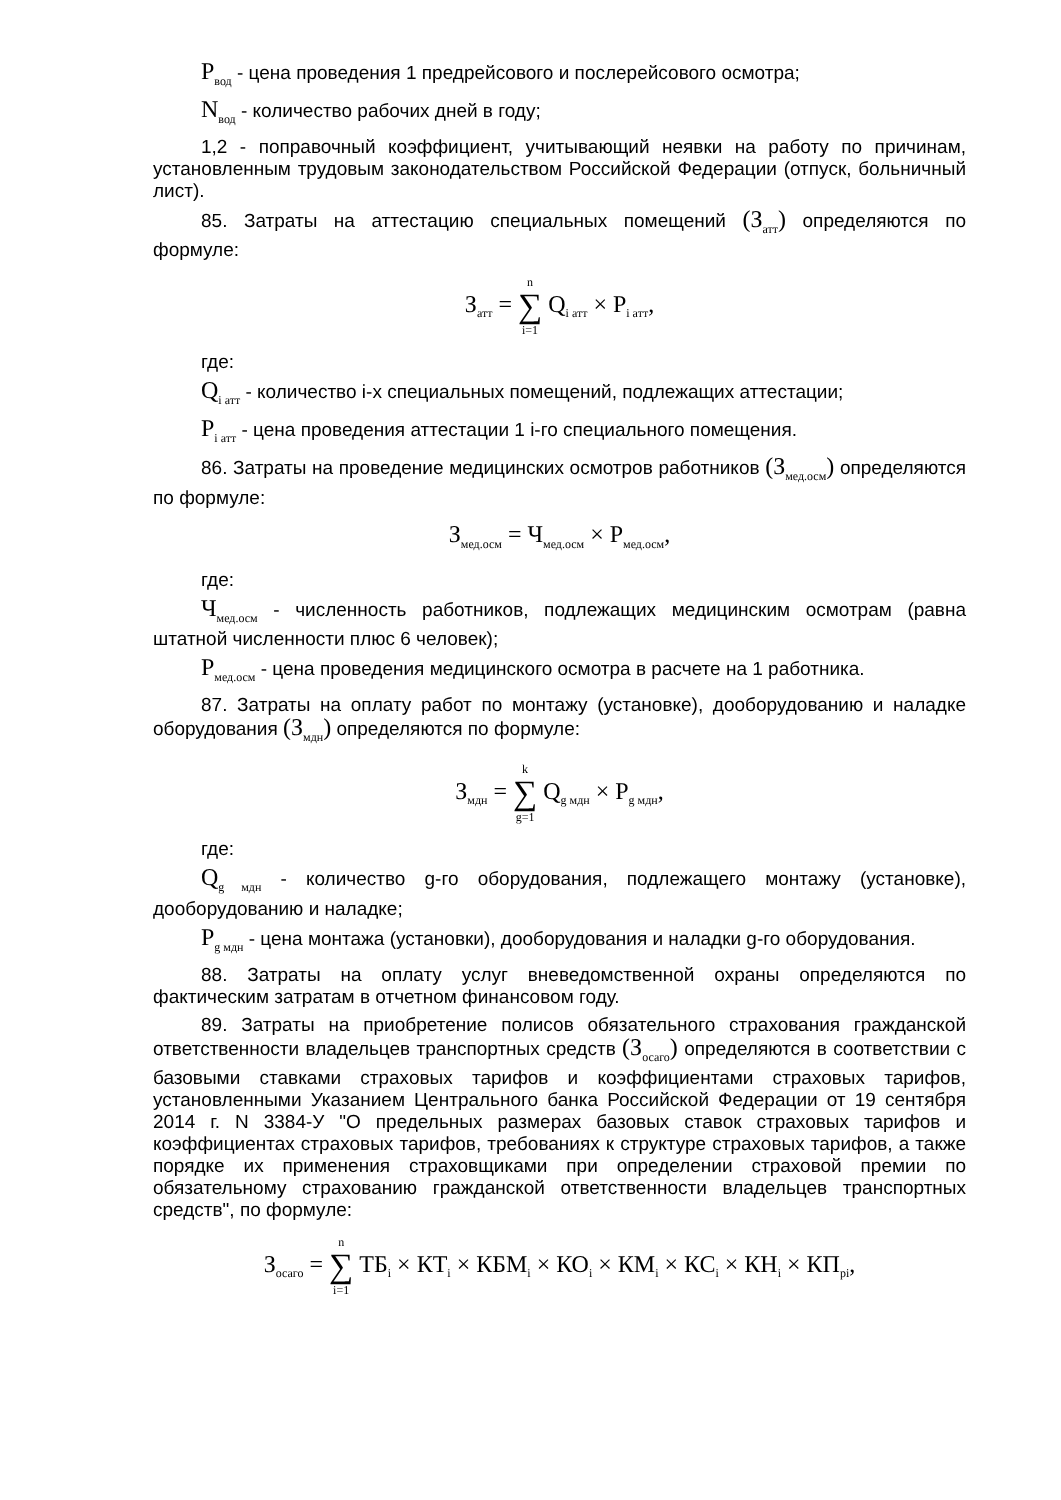P<sub>вод</sub> - цена проведения 1 предрейсового и послерейсового осмотра;
N<sub>вод</sub> - количество рабочих дней в году;
1,2 - поправочный коэффициент, учитывающий неявки на работу по причинам, установленным трудовым законодательством Российской Федерации (отпуск, больничный лист).
85. Затраты на аттестацию специальных помещений (З<sub>атт</sub>) определяются по формуле:
З<sub>атт</sub> = n ∑ i=1 Q<sub>i атт</sub> × P<sub>i атт</sub>,
где:
Q<sub>i атт</sub> - количество i-х специальных помещений, подлежащих аттестации;
P<sub>i атт</sub> - цена проведения аттестации 1 i-го специального помещения.
86. Затраты на проведение медицинских осмотров работников (З<sub>мед.осм</sub>) определяются по формуле:
З<sub>мед.осм</sub> = Ч<sub>мед.осм</sub> × P<sub>мед.осм</sub>,
где:
Ч<sub>мед.осм</sub> - численность работников, подлежащих медицинским осмотрам (равна штатной численности плюс 6 человек);
P<sub>мед.осм</sub> - цена проведения медицинского осмотра в расчете на 1 работника.
87. Затраты на оплату работ по монтажу (установке), дооборудованию и наладке оборудования (З<sub>мдн</sub>) определяются по формуле:
З<sub>мдн</sub> = k ∑ g=1 Q<sub>g мдн</sub> × P<sub>g мдн</sub>,
где:
Q<sub>g мдн</sub> - количество g-го оборудования, подлежащего монтажу (установке), дооборудованию и наладке;
P<sub>g мдн</sub> - цена монтажа (установки), дооборудования и наладки g-го оборудования.
88. Затраты на оплату услуг вневедомственной охраны определяются по фактическим затратам в отчетном финансовом году.
89. Затраты на приобретение полисов обязательного страхования гражданской ответственности владельцев транспортных средств (З<sub>осаго</sub>) определяются в соответствии с базовыми ставками страховых тарифов и коэффициентами страховых тарифов, установленными Указанием Центрального банка Российской Федерации от 19 сентября 2014 г. N 3384-У "О предельных размерах базовых ставок страховых тарифов и коэффициентах страховых тарифов, требованиях к структуре страховых тарифов, а также порядке их применения страховщиками при определении страховой премии по обязательному страхованию гражданской ответственности владельцев транспортных средств", по формуле:
З<sub>осаго</sub> = n ∑ i=1 ТБ<sub>i</sub> × КТ<sub>i</sub> × КБМ<sub>i</sub> × КО<sub>i</sub> × КМ<sub>i</sub> × КС<sub>i</sub> × КН<sub>i</sub> × КП<sub>pi</sub>,